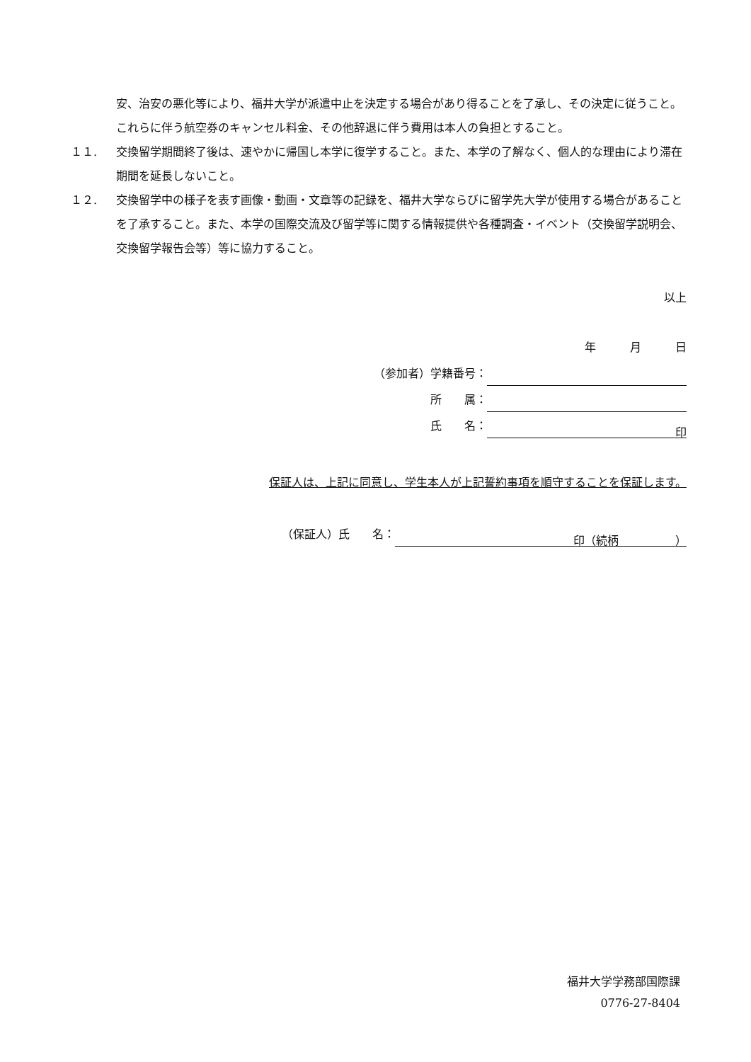安、治安の悪化等により、福井大学が派遣中止を決定する場合があり得ることを了承し、その決定に従うこと。これらに伴う航空券のキャンセル料金、その他辞退に伴う費用は本人の負担とすること。
１１. 交換留学期間終了後は、速やかに帰国し本学に復学すること。また、本学の了解なく、個人的な理由により滞在期間を延長しないこと。
１２. 交換留学中の様子を表す画像・動画・文章等の記録を、福井大学ならびに留学先大学が使用する場合があることを了承すること。また、本学の国際交流及び留学等に関する情報提供や各種調査・イベント（交換留学説明会、交換留学報告会等）等に協力すること。
以上
年　　　月　　　日
（参加者）学籍番号：
所　　属：
氏　　名： 印　
保証人は、上記に同意し、学生本人が上記誓約事項を順守することを保証します。
（保証人）氏　　名： 印（続柄　　　　　）
福井大学学務部国際課
0776-27-8404